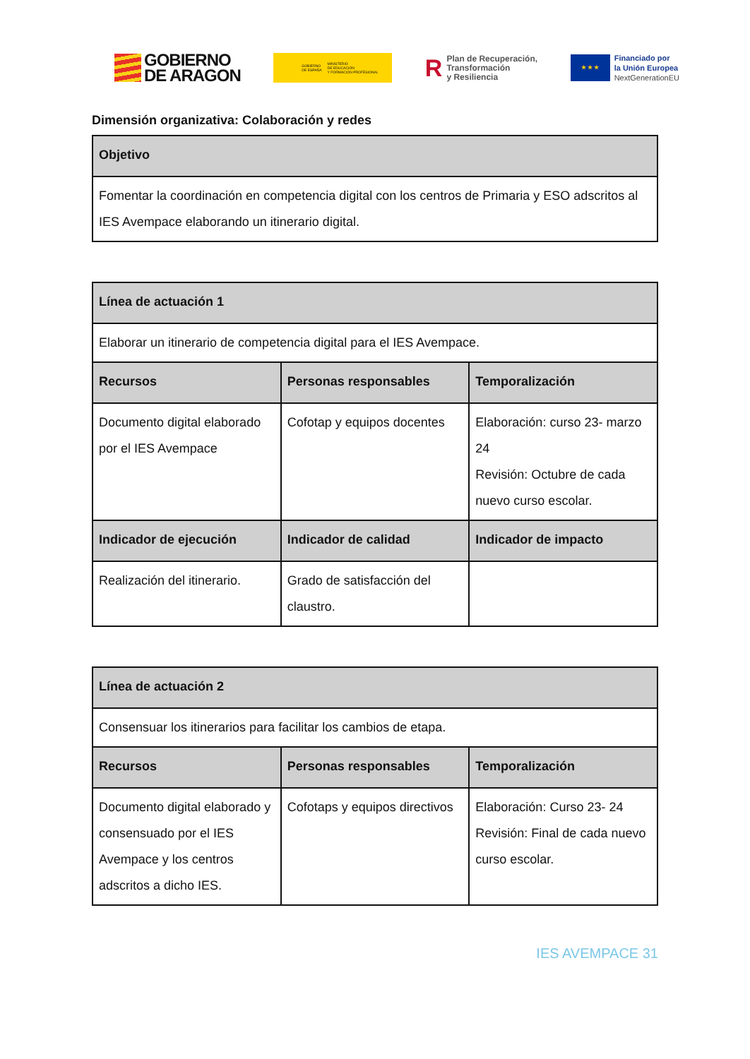GOBIERNO
DE ARAGON
GOBIERNO
DE ESPAÑA MINISTERIO
DE EDUCACIÓN
Y FORMACIÓN PROFESIONAL
R Plan de Recuperación,
Transformación
y Resiliencia
★ ★ ★
Financiado por
la Unión Europea
NextGenerationEU
Dimensión organizativa: Colaboración y redes
| Objetivo |
| --- |
| Fomentar la coordinación en competencia digital con los centros de Primaria y ESO adscritos al IES Avempace elaborando un itinerario digital. |
| Línea de actuación 1 | | |
| --- | --- | --- |
| Elaborar un itinerario de competencia digital para el IES Avempace. | | |
| Recursos | Personas responsables | Temporalización |
| Documento digital elaborado por el IES Avempace | Cofotap y equipos docentes | Elaboración: curso 23- marzo 24 Revisión: Octubre de cada nuevo curso escolar. |
| Indicador de ejecución | Indicador de calidad | Indicador de impacto |
| Realización del itinerario. | Grado de satisfacción del claustro. | |
| Línea de actuación 2 | | |
| --- | --- | --- |
| Consensuar los itinerarios para facilitar los cambios de etapa. | | |
| Recursos | Personas responsables | Temporalización |
| Documento digital elaborado y consensuado por el IES Avempace y los centros adscritos a dicho IES. | Cofotaps y equipos directivos | Elaboración: Curso 23- 24 Revisión: Final de cada nuevo curso escolar. |
IES AVEMPACE 31